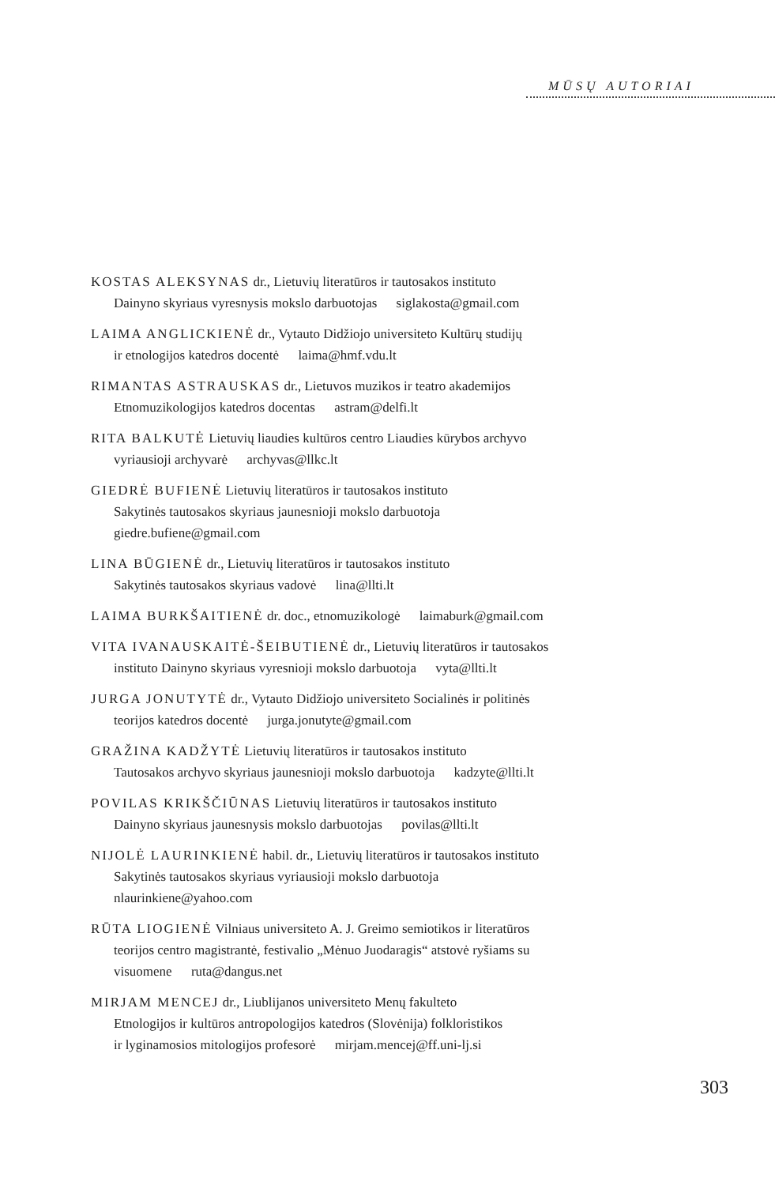MŪSŲ AUTORIAI
KOSTAS ALEKSYNAS dr., Lietuvių literatūros ir tautosakos instituto
Dainyno skyriaus vyresnysis mokslo darbuotojas siglakosta@gmail.com
LAIMA ANGLICKIENĖ dr., Vytauto Didžiojo universiteto Kultūrų studijų
ir etnologijos katedros docentė laima@hmf.vdu.lt
RIMANTAS ASTRAUSKAS dr., Lietuvos muzikos ir teatro akademijos
Etnomuzikologijos katedros docentas astram@delfi.lt
RITA BALKUTĖ Lietuvių liaudies kultūros centro Liaudies kūrybos archyvo
vyriausioji archyvarė archyvas@llkc.lt
GIEDRĖ BUFIENĖ Lietuvių literatūros ir tautosakos instituto
Sakytinės tautosakos skyriaus jaunesnioji mokslo darbuotoja
giedre.bufiene@gmail.com
LINA BŪGIENĖ dr., Lietuvių literatūros ir tautosakos instituto
Sakytinės tautosakos skyriaus vadovė lina@llti.lt
LAIMA BURKŠAITIENĖ dr. doc., etnomuzikologė laimaburk@gmail.com
VITA IVANAUSKAITĖ-ŠEIBUTIENĖ dr., Lietuvių literatūros ir tautosakos
instituto Dainyno skyriaus vyresnioji mokslo darbuotoja vyta@llti.lt
JURGA JONUTYTĖ dr., Vytauto Didžiojo universiteto Socialinės ir politinės
teorijos katedros docentė jurga.jonutyte@gmail.com
GRAŽINA KADŽYTĖ Lietuvių literatūros ir tautosakos instituto
Tautosakos archyvo skyriaus jaunesnioji mokslo darbuotoja kadzyte@llti.lt
POVILAS KRIKŠČIŪNAS Lietuvių literatūros ir tautosakos instituto
Dainyno skyriaus jaunesnysis mokslo darbuotojas povilas@llti.lt
NIJOLĖ LAURINKIENĖ habil. dr., Lietuvių literatūros ir tautosakos instituto
Sakytinės tautosakos skyriaus vyriausioji mokslo darbuotoja
nlaurinkiene@yahoo.com
RŪTA LIOGIENĖ Vilniaus universiteto A. J. Greimo semiotikos ir literatūros
teorijos centro magistrantė, festivalio „Mėnuo Juodaragis“ atstovė ryšiams su
visuomene ruta@dangus.net
MIRJAM MENCEJ dr., Liublijanos universiteto Menų fakulteto
Etnologijos ir kultūros antropologijos katedros (Slovėnija) folkloristikos
ir lyginamosios mitologijos profesorė mirjam.mencej@ff.uni-lj.si
303